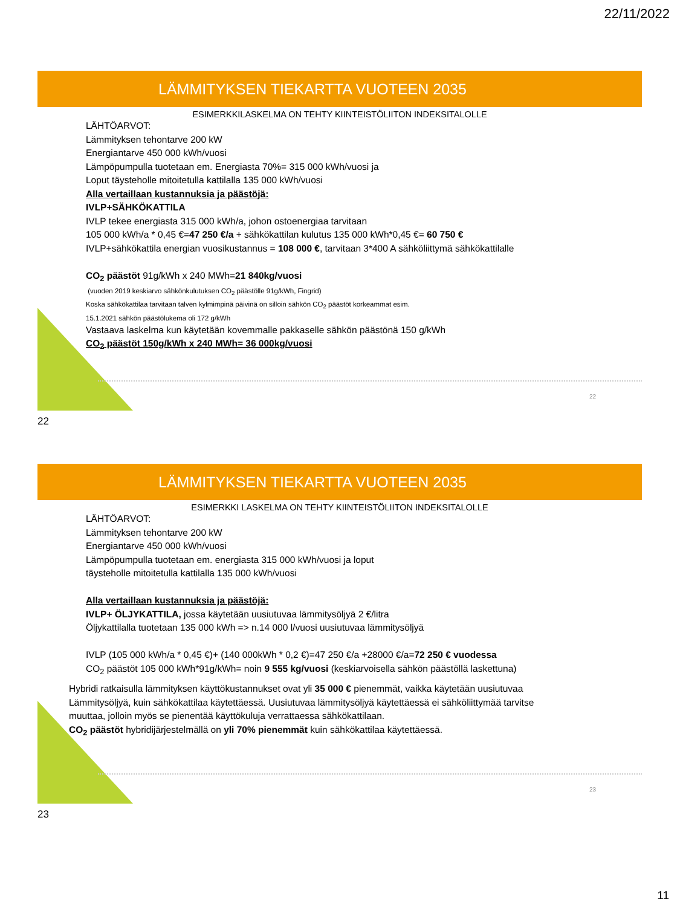22/11/2022
LÄMMITYKSEN TIEKARTTA VUOTEEN 2035
ESIMERKKILASKELMA ON TEHTY KIINTEISTÖLIITON INDEKSITALOLLE
LÄHTÖARVOT:
Lämmityksen tehontarve 200 kW
Energiantarve 450 000 kWh/vuosi
Lämpöpumpulla tuotetaan em. Energiasta 70%= 315 000 kWh/vuosi ja
Loput täysteholle mitoitetulla kattilalla 135 000 kWh/vuosi
Alla vertaillaan kustannuksia ja päästöjä:
IVLP+SÄHKÖKATTILA
IVLP tekee energiasta 315 000 kWh/a, johon ostoenergiaa tarvitaan
105 000 kWh/a * 0,45 €=47 250 €/a + sähkökattilan kulutus 135 000 kWh*0,45 €= 60 750 €
IVLP+sähkökattila energian vuosikustannus = 108 000 €, tarvitaan 3*400 A sähköliittymä sähkökattilalle
CO<sub>2</sub> päästöt 91g/kWh x 240 MWh=21 840kg/vuosi
(vuoden 2019 keskiarvo sähkönkulutuksen CO<sub>2</sub> päästölle 91g/kWh, Fingrid)
Koska sähkökattilaa tarvitaan talven kylmimpinä päivinä on silloin sähkön CO<sub>2</sub> päästöt korkeammat esim.
15.1.2021 sähkön päästölukema oli 172 g/kWh
Vastaava laskelma kun käytetään kovemmalle pakkaselle sähkön päästönä 150 g/kWh
CO<sub>2</sub> päästöt 150g/kWh x 240 MWh= 36 000kg/vuosi
22
22
LÄMMITYKSEN TIEKARTTA VUOTEEN 2035
ESIMERKKI LASKELMA ON TEHTY KIINTEISTÖLIITON INDEKSITALOLLE
LÄHTÖARVOT:
Lämmityksen tehontarve 200 kW
Energiantarve 450 000 kWh/vuosi
Lämpöpumpulla tuotetaan em. energiasta 315 000 kWh/vuosi ja loput
täysteholle mitoitetulla kattilalla 135 000 kWh/vuosi
Alla vertaillaan kustannuksia ja päästöjä:
IVLP+ ÖLJYKATTILA, jossa käytetään uusiutuvaa lämmitysöljyä 2 €/litra
Öljykattilalla tuotetaan 135 000 kWh => n.14 000 l/vuosi uusiutuvaa lämmitysöljyä
IVLP (105 000 kWh/a * 0,45 €)+ (140 000kWh * 0,2 €)=47 250 €/a +28000 €/a=72 250 € vuodessa
CO<sub>2</sub> päästöt 105 000 kWh*91g/kWh= noin 9 555 kg/vuosi (keskiarvoisella sähkön päästöllä laskettuna)
Hybridi ratkaisulla lämmityksen käyttökustannukset ovat yli 35 000 € pienemmät, vaikka käytetään uusiutuvaa
Lämmitysöljyä, kuin sähkökattilaa käytettäessä. Uusiutuvaa lämmitysöljyä käytettäessä ei sähköliittymää tarvitse
muuttaa, jolloin myös se pienentää käyttökuluja verrattaessa sähkökattilaan.
CO<sub>2</sub> päästöt hybridijärjestelmällä on yli 70% pienemmät kuin sähkökattilaa käytettäessä.
23
23
11